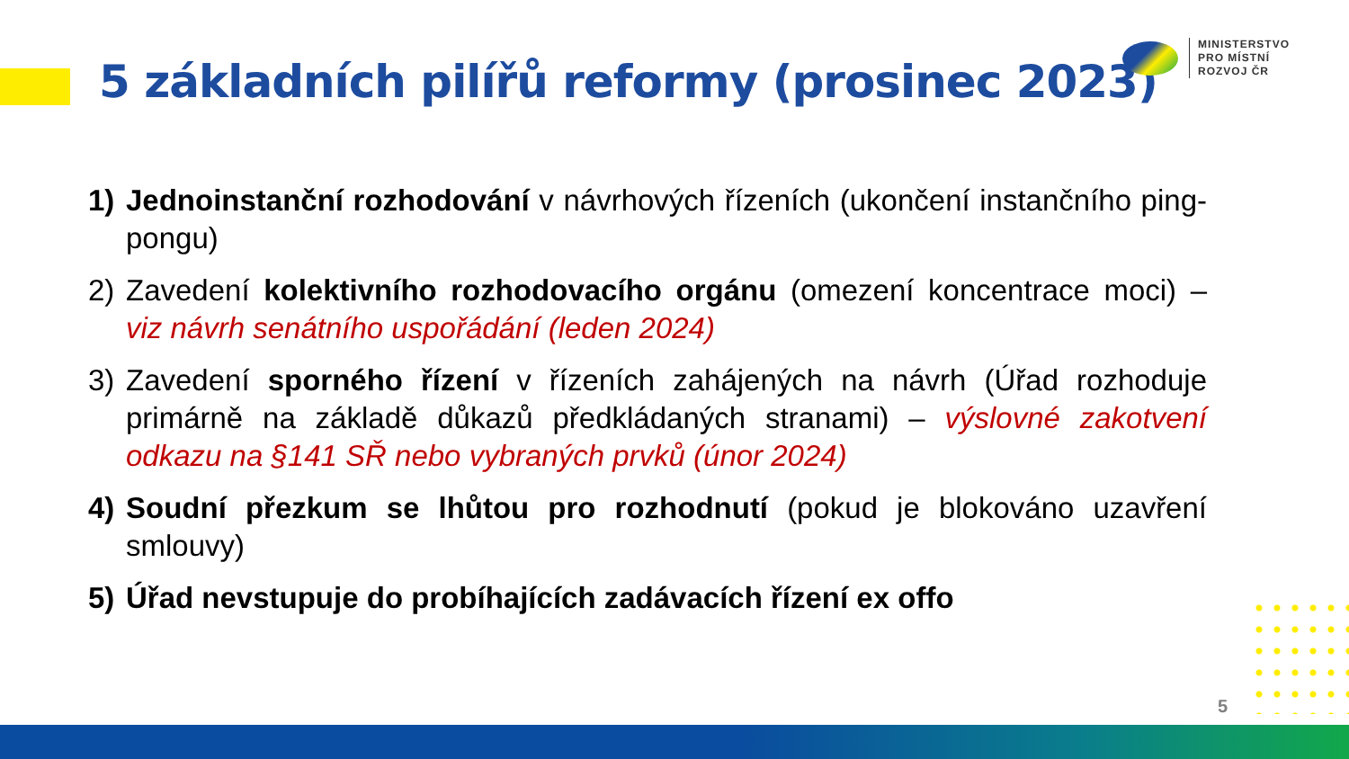5 základních pilířů reformy (prosinec 2023)
MINISTERSTVO
PRO MÍSTNÍ
ROZVOJ ČR
1) Jednoinstanční rozhodování v návrhových řízeních (ukončení instančního ping-pongu)
2) Zavedení kolektivního rozhodovacího orgánu (omezení koncentrace moci) – viz návrh senátního uspořádání (leden 2024)
3) Zavedení sporného řízení v řízeních zahájených na návrh (Úřad rozhoduje primárně na základě důkazů předkládaných stranami) – výslovné zakotvení odkazu na §141 SŘ nebo vybraných prvků (únor 2024)
4) Soudní přezkum se lhůtou pro rozhodnutí (pokud je blokováno uzavření smlouvy)
5) Úřad nevstupuje do probíhajících zadávacích řízení ex offo
5